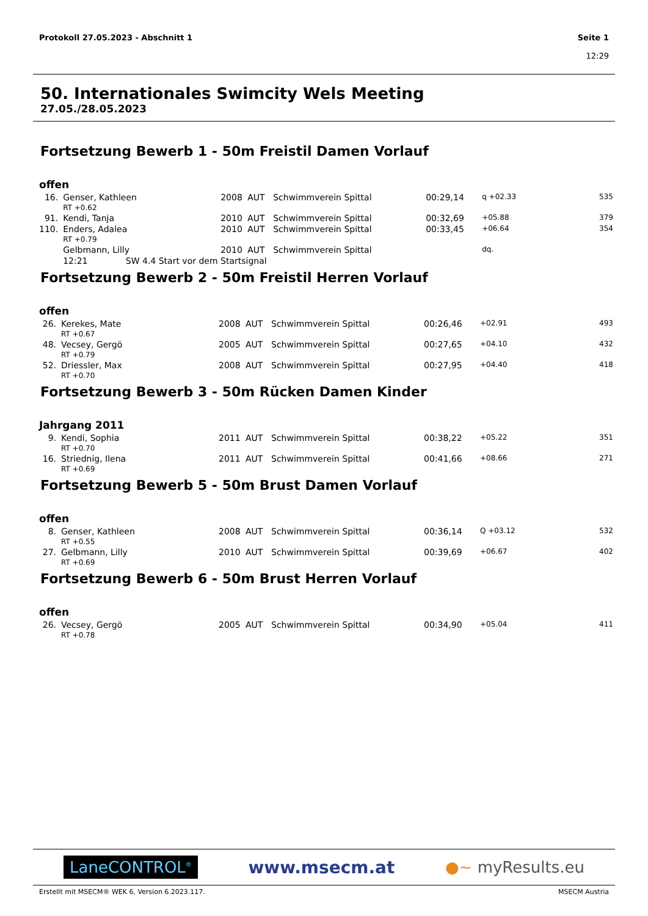Protokoll 27.05.2023 - Abschnitt 1
Seite 1
12:29
50. Internationales Swimcity Wels Meeting
27.05./28.05.2023
Fortsetzung Bewerb 1 - 50m Freistil Damen Vorlauf
offen
| 16. | Genser, Kathleen | 2008 | AUT | Schwimmverein Spittal | 00:29,14 | q +02.33 | 535 |
| | RT +0.62 | | | | | | |
| 91. | Kendi, Tanja | 2010 | AUT | Schwimmverein Spittal | 00:32,69 | +05.88 | 379 |
| 110. | Enders, Adalea | 2010 | AUT | Schwimmverein Spittal | 00:33,45 | +06.64 | 354 |
| | RT +0.79 | | | | | | |
| | Gelbmann, Lilly | 2010 | AUT | Schwimmverein Spittal | | dq. | |
| | 12:21 SW 4.4 Start vor dem Startsignal | | | | | | |
Fortsetzung Bewerb 2 - 50m Freistil Herren Vorlauf
offen
| 26. | Kerekes, Mate | 2008 | AUT | Schwimmverein Spittal | 00:26,46 | +02.91 | 493 |
| | RT +0.67 | | | | | | |
| 48. | Vecsey, Gergö | 2005 | AUT | Schwimmverein Spittal | 00:27,65 | +04.10 | 432 |
| | RT +0.79 | | | | | | |
| 52. | Driessler, Max | 2008 | AUT | Schwimmverein Spittal | 00:27,95 | +04.40 | 418 |
| | RT +0.70 | | | | | | |
Fortsetzung Bewerb 3 - 50m Rücken Damen Kinder
Jahrgang 2011
| 9. | Kendi, Sophia | 2011 | AUT | Schwimmverein Spittal | 00:38,22 | +05.22 | 351 |
| | RT +0.70 | | | | | | |
| 16. | Striednig, Ilena | 2011 | AUT | Schwimmverein Spittal | 00:41,66 | +08.66 | 271 |
| | RT +0.69 | | | | | | |
Fortsetzung Bewerb 5 - 50m Brust Damen Vorlauf
offen
| 8. | Genser, Kathleen | 2008 | AUT | Schwimmverein Spittal | 00:36,14 | Q +03.12 | 532 |
| | RT +0.55 | | | | | | |
| 27. | Gelbmann, Lilly | 2010 | AUT | Schwimmverein Spittal | 00:39,69 | +06.67 | 402 |
| | RT +0.69 | | | | | | |
Fortsetzung Bewerb 6 - 50m Brust Herren Vorlauf
offen
| 26. | Vecsey, Gergö | 2005 | AUT | Schwimmverein Spittal | 00:34,90 | +05.04 | 411 |
| | RT +0.78 | | | | | | |
LaneCONTROL<sup>®</sup> www.msecm.at ●~ myResults.eu
Erstellt mit MSECM® WEK 6, Version 6.2023.117. MSECM Austria